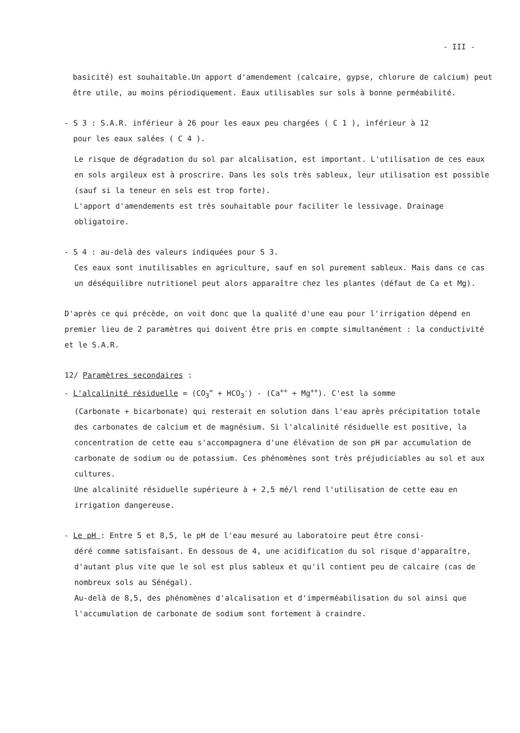- III -
basicité) est souhaitable.Un apport d'amendement (calcaire, gypse, chlorure de calcium) peut être utile, au moins périodiquement. Eaux utilisables sur sols à bonne perméabilité.
- S 3 : S.A.R. inférieur à 26 pour les eaux peu chargées ( C 1 ), inférieur à 12
pour les eaux salées ( C 4 ).
Le risque de dégradation du sol par alcalisation, est important. L'utilisation de ces eaux en sols argileux est à proscrire. Dans les sols très sableux, leur utilisation est possible (sauf si la teneur en sels est trop forte).
L'apport d'amendements est très souhaitable pour faciliter le lessivage. Drainage obligatoire.
- S 4 : au-delà des valeurs indiquées pour S 3.
Ces eaux sont inutilisables en agriculture, sauf en sol purement sableux. Mais dans ce cas un déséquilibre nutritionel peut alors apparaître chez les plantes (défaut de Ca et Mg).
D'après ce qui précède, on voit donc que la qualité d'une eau pour l'irrigation dépend en premier lieu de 2 paramètres qui doivent être pris en compte simultanément : la conductivité et le S.A.R.
12/ Paramètres secondaires :
- L'alcalinité résiduelle = (CO<sub>3</sub><sup>=</sup> + HCO<sub>3</sub><sup>-</sup>) - (Ca<sup>++</sup> + Mg<sup>++</sup>). C'est la somme
(Carbonate + bicarbonate) qui resterait en solution dans l'eau après précipitation totale des carbonates de calcium et de magnésium. Si l'alcalinité résiduelle est positive, la concentration de cette eau s'accompagnera d'une élévation de son pH par accumulation de carbonate de sodium ou de potassium. Ces phénomènes sont très préjudiciables au sol et aux cultures.
Une alcalinité résiduelle supérieure à + 2,5 mé/l rend l'utilisation de cette eau en irrigation dangereuse.
- Le pH : Entre 5 et 8,5, le pH de l'eau mesuré au laboratoire peut être consi-
déré comme satisfaisant. En dessous de 4, une acidification du sol risque d'apparaître, d'autant plus vite que le sol est plus sableux et qu'il contient peu de calcaire (cas de nombreux sols au Sénégal).
Au-delà de 8,5, des phénomènes d'alcalisation et d'imperméabilisation du sol ainsi que l'accumulation de carbonate de sodium sont fortement à craindre.